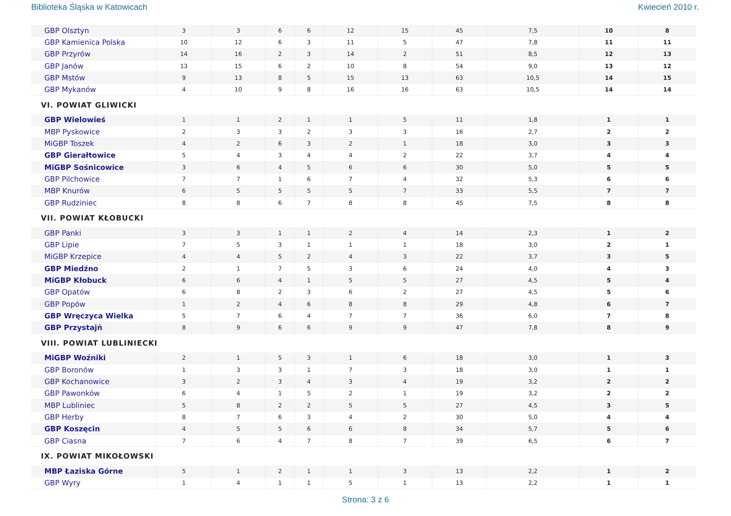Biblioteka Śląska w Katowicach Kwiecień 2010 r.
| GBP Olsztyn | 3 | 3 | 6 | 6 | 12 | 15 | 45 | 7,5 | 10 | 8 |
| GBP Kamienica Polska | 10 | 12 | 6 | 3 | 11 | 5 | 47 | 7,8 | 11 | 11 |
| GBP Przyrów | 14 | 16 | 2 | 3 | 14 | 2 | 51 | 8,5 | 12 | 13 |
| GBP Janów | 13 | 15 | 6 | 2 | 10 | 8 | 54 | 9,0 | 13 | 12 |
| GBP Mstów | 9 | 13 | 8 | 5 | 15 | 13 | 63 | 10,5 | 14 | 15 |
| GBP Mykanów | 4 | 10 | 9 | 8 | 16 | 16 | 63 | 10,5 | 14 | 14 |
| VI. POWIAT GLIWICKI | | | | | | | | | | |
| GBP Wielowieś | 1 | 1 | 2 | 1 | 1 | 5 | 11 | 1,8 | 1 | 1 |
| MBP Pyskowice | 2 | 3 | 3 | 2 | 3 | 3 | 16 | 2,7 | 2 | 2 |
| MiGBP Toszek | 4 | 2 | 6 | 3 | 2 | 1 | 18 | 3,0 | 3 | 3 |
| GBP Gierałtowice | 5 | 4 | 3 | 4 | 4 | 2 | 22 | 3,7 | 4 | 4 |
| MiGBP Sośnicowice | 3 | 6 | 4 | 5 | 6 | 6 | 30 | 5,0 | 5 | 5 |
| GBP Pilchowice | 7 | 7 | 1 | 6 | 7 | 4 | 32 | 5,3 | 6 | 6 |
| MBP Knurów | 6 | 5 | 5 | 5 | 5 | 7 | 33 | 5,5 | 7 | 7 |
| GBP Rudziniec | 8 | 8 | 6 | 7 | 8 | 8 | 45 | 7,5 | 8 | 8 |
| VII. POWIAT KŁOBUCKI | | | | | | | | | | |
| GBP Panki | 3 | 3 | 1 | 1 | 2 | 4 | 14 | 2,3 | 1 | 2 |
| GBP Lipie | 7 | 5 | 3 | 1 | 1 | 1 | 18 | 3,0 | 2 | 1 |
| MiGBP Krzepice | 4 | 4 | 5 | 2 | 4 | 3 | 22 | 3,7 | 3 | 5 |
| GBP Miedźno | 2 | 1 | 7 | 5 | 3 | 6 | 24 | 4,0 | 4 | 3 |
| MiGBP Kłobuck | 6 | 6 | 4 | 1 | 5 | 5 | 27 | 4,5 | 5 | 4 |
| GBP Opatów | 6 | 8 | 2 | 3 | 6 | 2 | 27 | 4,5 | 5 | 6 |
| GBP Popów | 1 | 2 | 4 | 6 | 8 | 8 | 29 | 4,8 | 6 | 7 |
| GBP Wręczyca Wielka | 5 | 7 | 6 | 4 | 7 | 7 | 36 | 6,0 | 7 | 8 |
| GBP Przystajń | 8 | 9 | 6 | 6 | 9 | 9 | 47 | 7,8 | 8 | 9 |
| VIII. POWIAT LUBLINIECKI | | | | | | | | | | |
| MiGBP Woźniki | 2 | 1 | 5 | 3 | 1 | 6 | 18 | 3,0 | 1 | 3 |
| GBP Boronów | 1 | 3 | 3 | 1 | 7 | 3 | 18 | 3,0 | 1 | 1 |
| GBP Kochanowice | 3 | 2 | 3 | 4 | 3 | 4 | 19 | 3,2 | 2 | 2 |
| GBP Pawonków | 6 | 4 | 1 | 5 | 2 | 1 | 19 | 3,2 | 2 | 2 |
| MBP Lubliniec | 5 | 8 | 2 | 2 | 5 | 5 | 27 | 4,5 | 3 | 5 |
| GBP Herby | 8 | 7 | 6 | 3 | 4 | 2 | 30 | 5,0 | 4 | 4 |
| GBP Koszęcin | 4 | 5 | 5 | 6 | 6 | 8 | 34 | 5,7 | 5 | 6 |
| GBP Ciasna | 7 | 6 | 4 | 7 | 8 | 7 | 39 | 6,5 | 6 | 7 |
| IX. POWIAT MIKOŁOWSKI | | | | | | | | | | |
| MBP Łaziska Górne | 5 | 1 | 2 | 1 | 1 | 3 | 13 | 2,2 | 1 | 2 |
| GBP Wyry | 1 | 4 | 1 | 1 | 5 | 1 | 13 | 2,2 | 1 | 1 |
Strona: 3 z 6